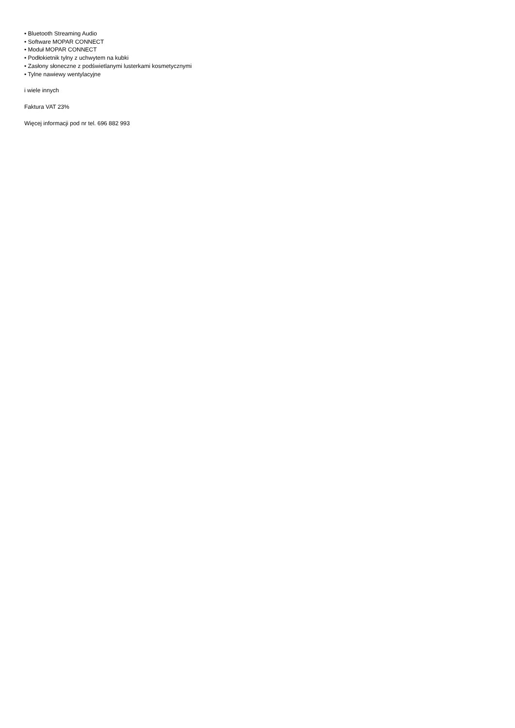• Bluetooth Streaming Audio
• Software MOPAR CONNECT
• Moduł MOPAR CONNECT
• Podłokietnik tylny z uchwytem na kubki
• Zasłony słoneczne z podświetlanymi lusterkami kosmetycznymi
• Tylne nawiewy wentylacyjne
i wiele innych
Faktura VAT 23%
Więcej informacji pod nr tel. 696 882 993